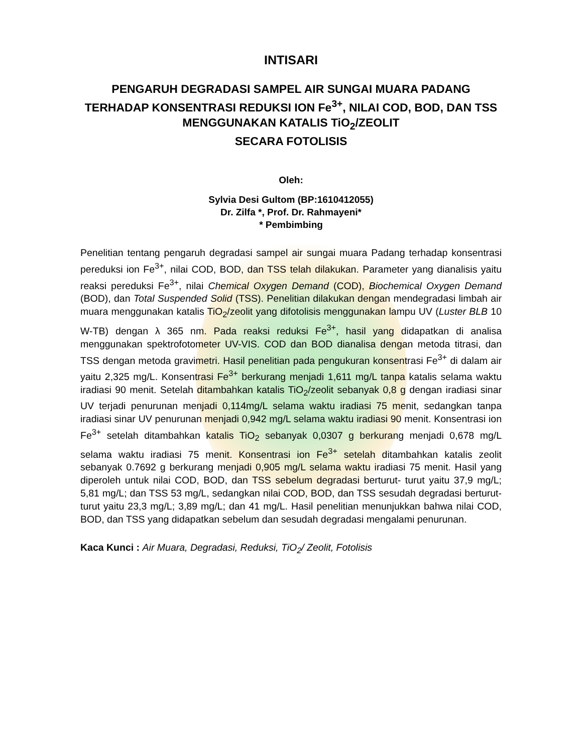INTISARI
PENGARUH DEGRADASI SAMPEL AIR SUNGAI MUARA PADANG TERHADAP KONSENTRASI REDUKSI ION Fe<sup>3+</sup>, NILAI COD, BOD, DAN TSS MENGGUNAKAN KATALIS TiO<sub>2</sub>/ZEOLIT
SECARA FOTOLISIS
Oleh:
Sylvia Desi Gultom (BP:1610412055)
Dr. Zilfa *, Prof. Dr. Rahmayeni*
* Pembimbing
Penelitian tentang pengaruh degradasi sampel air sungai muara Padang terhadap konsentrasi pereduksi ion Fe<sup>3+</sup>, nilai COD, BOD, dan TSS telah dilakukan. Parameter yang dianalisis yaitu reaksi pereduksi Fe<sup>3+</sup>, nilai Chemical Oxygen Demand (COD), Biochemical Oxygen Demand (BOD), dan Total Suspended Solid (TSS). Penelitian dilakukan dengan mendegradasi limbah air muara menggunakan katalis TiO<sub>2</sub>/zeolit yang difotolisis menggunakan lampu UV (Luster BLB 10 W-TB) dengan λ 365 nm. Pada reaksi reduksi Fe<sup>3+</sup>, hasil yang didapatkan di analisa menggunakan spektrofotometer UV-VIS. COD dan BOD dianalisa dengan metoda titrasi, dan TSS dengan metoda gravimetri. Hasil penelitian pada pengukuran konsentrasi Fe<sup>3+</sup> di dalam air yaitu 2,325 mg/L. Konsentrasi Fe<sup>3+</sup> berkurang menjadi 1,611 mg/L tanpa katalis selama waktu iradiasi 90 menit. Setelah ditambahkan katalis TiO<sub>2</sub>/zeolit sebanyak 0,8 g dengan iradiasi sinar UV terjadi penurunan menjadi 0,114mg/L selama waktu iradiasi 75 menit, sedangkan tanpa iradiasi sinar UV penurunan menjadi 0,942 mg/L selama waktu iradiasi 90 menit. Konsentrasi ion Fe<sup>3+</sup> setelah ditambahkan katalis TiO<sub>2</sub> sebanyak 0,0307 g berkurang menjadi 0,678 mg/L selama waktu iradiasi 75 menit. Konsentrasi ion Fe<sup>3+</sup> setelah ditambahkan katalis zeolit sebanyak 0.7692 g berkurang menjadi 0,905 mg/L selama waktu iradiasi 75 menit. Hasil yang diperoleh untuk nilai COD, BOD, dan TSS sebelum degradasi berturut- turut yaitu 37,9 mg/L; 5,81 mg/L; dan TSS 53 mg/L, sedangkan nilai COD, BOD, dan TSS sesudah degradasi berturut- turut yaitu 23,3 mg/L; 3,89 mg/L; dan 41 mg/L. Hasil penelitian menunjukkan bahwa nilai COD, BOD, dan TSS yang didapatkan sebelum dan sesudah degradasi mengalami penurunan.
Kaca Kunci : Air Muara, Degradasi, Reduksi, TiO<sub>2</sub>/ Zeolit, Fotolisis